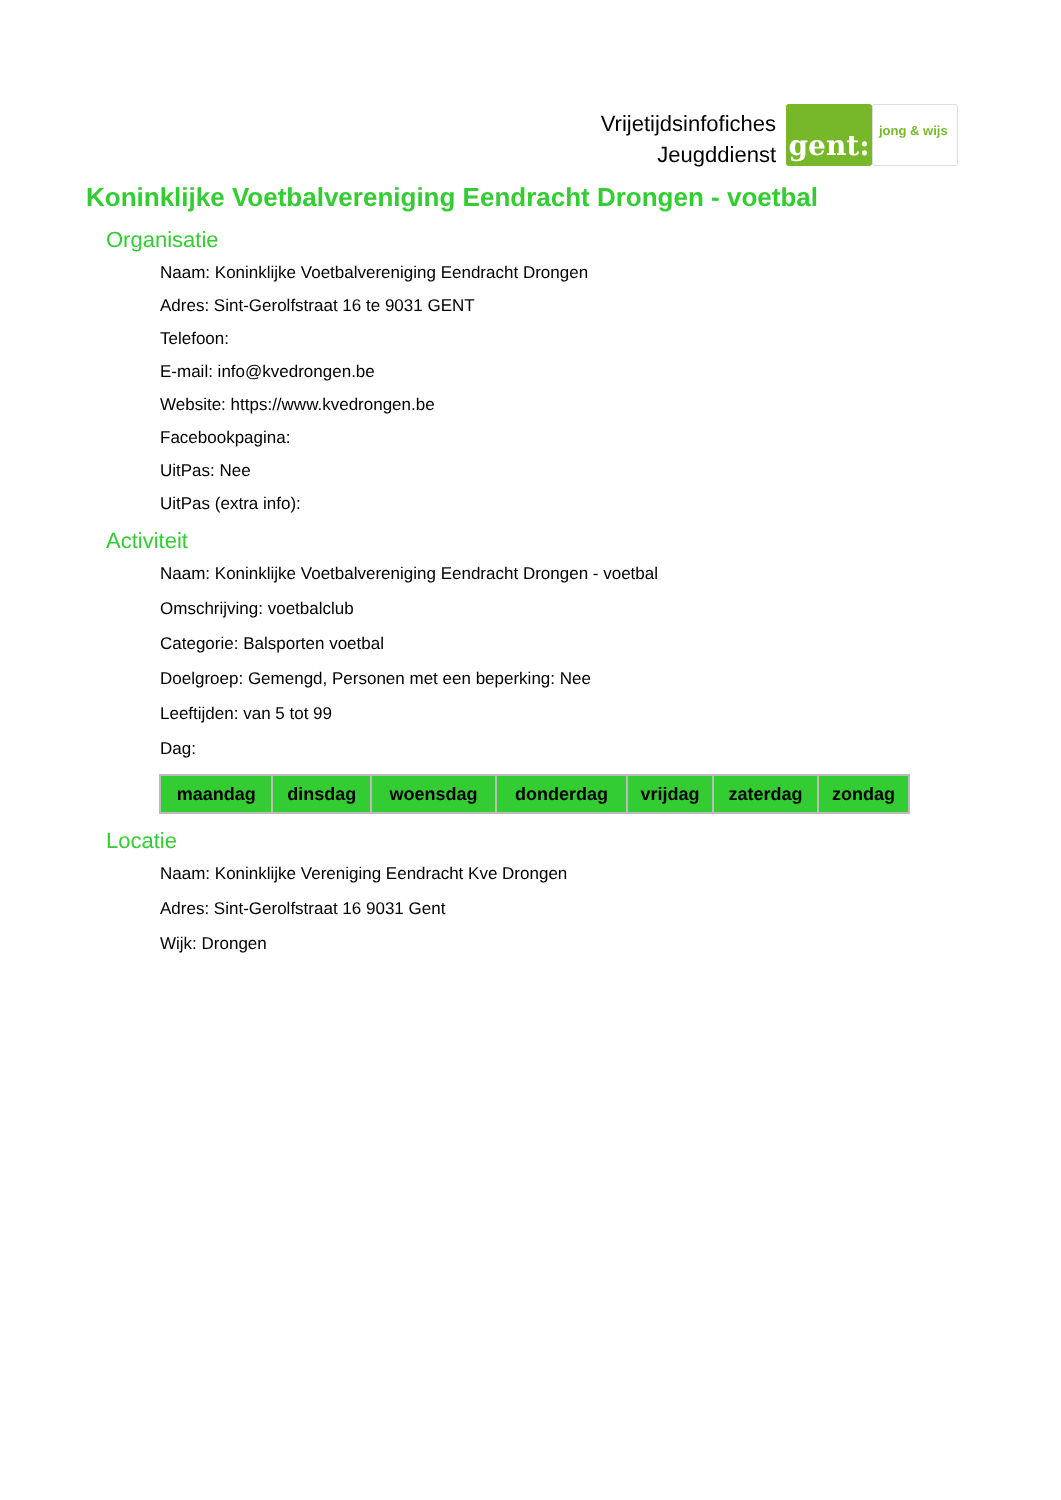Vrijetijdsinfofiches
Jeugddienst
gent:
jong & wijs
Koninklijke Voetbalvereniging Eendracht Drongen - voetbal
Organisatie
Naam: Koninklijke Voetbalvereniging Eendracht Drongen
Adres: Sint-Gerolfstraat 16 te 9031 GENT
Telefoon:
E-mail: info@kvedrongen.be
Website: https://www.kvedrongen.be
Facebookpagina:
UitPas: Nee
UitPas (extra info):
Activiteit
Naam: Koninklijke Voetbalvereniging Eendracht Drongen - voetbal
Omschrijving: voetbalclub
Categorie: Balsporten voetbal
Doelgroep: Gemengd, Personen met een beperking: Nee
Leeftijden: van 5 tot 99
Dag:
| maandag | dinsdag | woensdag | donderdag | vrijdag | zaterdag | zondag |
Locatie
Naam: Koninklijke Vereniging Eendracht Kve Drongen
Adres: Sint-Gerolfstraat 16 9031 Gent
Wijk: Drongen